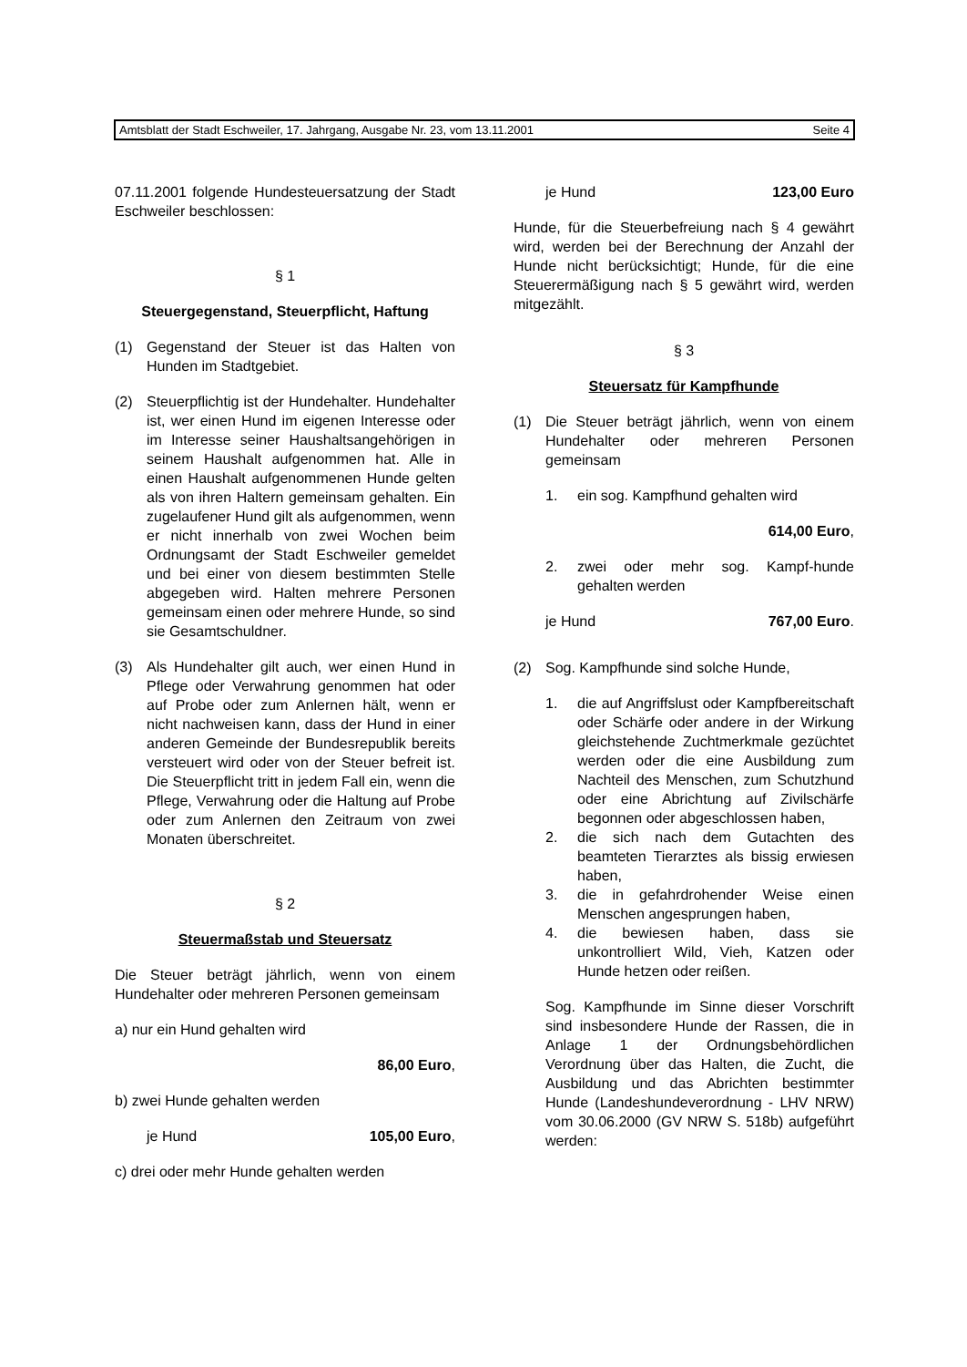Amtsblatt der Stadt Eschweiler, 17. Jahrgang, Ausgabe Nr. 23, vom 13.11.2001 Seite 4
07.11.2001 folgende Hundesteuersatzung der Stadt Eschweiler beschlossen:
§ 1
Steuergegenstand, Steuerpflicht, Haftung
(1) Gegenstand der Steuer ist das Halten von Hunden im Stadtgebiet.
(2) Steuerpflichtig ist der Hundehalter. Hundehalter ist, wer einen Hund im eigenen Interesse oder im Interesse seiner Haushaltsangehörigen in seinem Haushalt aufgenommen hat. Alle in einen Haushalt aufgenommenen Hunde gelten als von ihren Haltern gemeinsam gehalten. Ein zugelaufener Hund gilt als aufgenommen, wenn er nicht innerhalb von zwei Wochen beim Ordnungsamt der Stadt Eschweiler gemeldet und bei einer von diesem bestimmten Stelle abgegeben wird. Halten mehrere Personen gemeinsam einen oder mehrere Hunde, so sind sie Gesamtschuldner.
(3) Als Hundehalter gilt auch, wer einen Hund in Pflege oder Verwahrung genommen hat oder auf Probe oder zum Anlernen hält, wenn er nicht nachweisen kann, dass der Hund in einer anderen Gemeinde der Bundesrepublik bereits versteuert wird oder von der Steuer befreit ist. Die Steuerpflicht tritt in jedem Fall ein, wenn die Pflege, Verwahrung oder die Haltung auf Probe oder zum Anlernen den Zeitraum von zwei Monaten überschreitet.
§ 2
Steuermaßstab und Steuersatz
Die Steuer beträgt jährlich, wenn von einem Hundehalter oder mehreren Personen gemeinsam
a) nur ein Hund gehalten wird
86,00 Euro,
b) zwei Hunde gehalten werden
je Hund 105,00 Euro,
c) drei oder mehr Hunde gehalten werden
je Hund 123,00 Euro
Hunde, für die Steuerbefreiung nach § 4 gewährt wird, werden bei der Berechnung der Anzahl der Hunde nicht berücksichtigt; Hunde, für die eine Steuerermäßigung nach § 5 gewährt wird, werden mitgezählt.
§ 3
Steuersatz für Kampfhunde
(1) Die Steuer beträgt jährlich, wenn von einem Hundehalter oder mehreren Personen gemeinsam
1. ein sog. Kampfhund gehalten wird
614,00 Euro,
2. zwei oder mehr sog. Kampf-hunde gehalten werden
je Hund 767,00 Euro.
(2) Sog. Kampfhunde sind solche Hunde,
1. die auf Angriffslust oder Kampfbereitschaft oder Schärfe oder andere in der Wirkung gleichstehende Zuchtmerkmale gezüchtet werden oder die eine Ausbildung zum Nachteil des Menschen, zum Schutzhund oder eine Abrichtung auf Zivilschärfe begonnen oder abgeschlossen haben,
2. die sich nach dem Gutachten des beamteten Tierarztes als bissig erwiesen haben,
3. die in gefahrdrohender Weise einen Menschen angesprungen haben,
4. die bewiesen haben, dass sie unkontrolliert Wild, Vieh, Katzen oder Hunde hetzen oder reißen.
Sog. Kampfhunde im Sinne dieser Vorschrift sind insbesondere Hunde der Rassen, die in Anlage 1 der Ordnungsbehördlichen Verordnung über das Halten, die Zucht, die Ausbildung und das Abrichten bestimmter Hunde (Landeshundeverordnung - LHV NRW) vom 30.06.2000 (GV NRW S. 518b) aufgeführt werden: